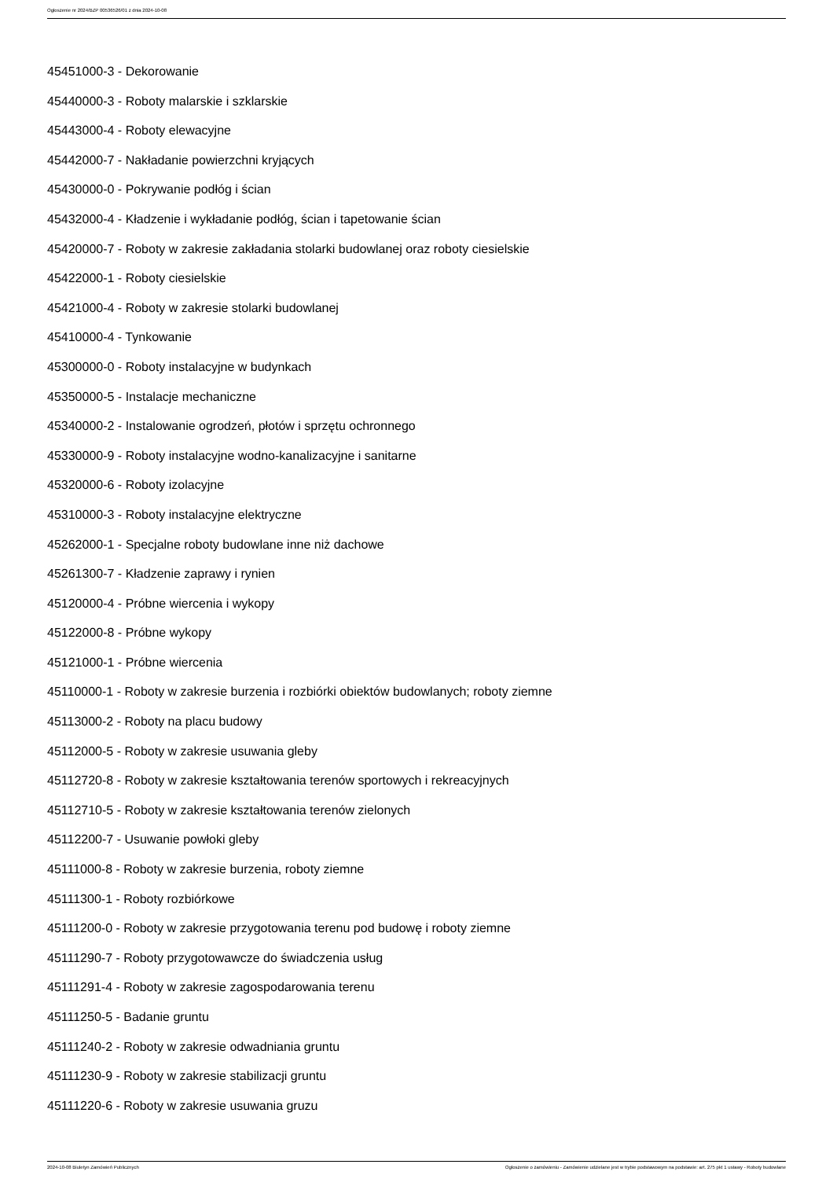Ogłoszenie nr 2024/BZP 00536526/01 z dnia 2024-10-08
45451000-3 - Dekorowanie
45440000-3 - Roboty malarskie i szklarskie
45443000-4 - Roboty elewacyjne
45442000-7 - Nakładanie powierzchni kryjących
45430000-0 - Pokrywanie podłóg i ścian
45432000-4 - Kładzenie i wykładanie podłóg, ścian i tapetowanie ścian
45420000-7 - Roboty w zakresie zakładania stolarki budowlanej oraz roboty ciesielskie
45422000-1 - Roboty ciesielskie
45421000-4 - Roboty w zakresie stolarki budowlanej
45410000-4 - Tynkowanie
45300000-0 - Roboty instalacyjne w budynkach
45350000-5 - Instalacje mechaniczne
45340000-2 - Instalowanie ogrodzeń, płotów i sprzętu ochronnego
45330000-9 - Roboty instalacyjne wodno-kanalizacyjne i sanitarne
45320000-6 - Roboty izolacyjne
45310000-3 - Roboty instalacyjne elektryczne
45262000-1 - Specjalne roboty budowlane inne niż dachowe
45261300-7 - Kładzenie zaprawy i rynien
45120000-4 - Próbne wiercenia i wykopy
45122000-8 - Próbne wykopy
45121000-1 - Próbne wiercenia
45110000-1 - Roboty w zakresie burzenia i rozbiórki obiektów budowlanych; roboty ziemne
45113000-2 - Roboty na placu budowy
45112000-5 - Roboty w zakresie usuwania gleby
45112720-8 - Roboty w zakresie kształtowania terenów sportowych i rekreacyjnych
45112710-5 - Roboty w zakresie kształtowania terenów zielonych
45112200-7 - Usuwanie powłoki gleby
45111000-8 - Roboty w zakresie burzenia, roboty ziemne
45111300-1 - Roboty rozbiórkowe
45111200-0 - Roboty w zakresie przygotowania terenu pod budowę i roboty ziemne
45111290-7 - Roboty przygotowawcze do świadczenia usług
45111291-4 - Roboty w zakresie zagospodarowania terenu
45111250-5 - Badanie gruntu
45111240-2 - Roboty w zakresie odwadniania gruntu
45111230-9 - Roboty w zakresie stabilizacji gruntu
45111220-6 - Roboty w zakresie usuwania gruzu
2024-10-08 Biuletyn Zamówień Publicznych Ogłoszenie o zamówieniu - Zamówienie udzielane jest w trybie podstawowym na podstawie: art. 275 pkt 1 ustawy - Roboty budowlane